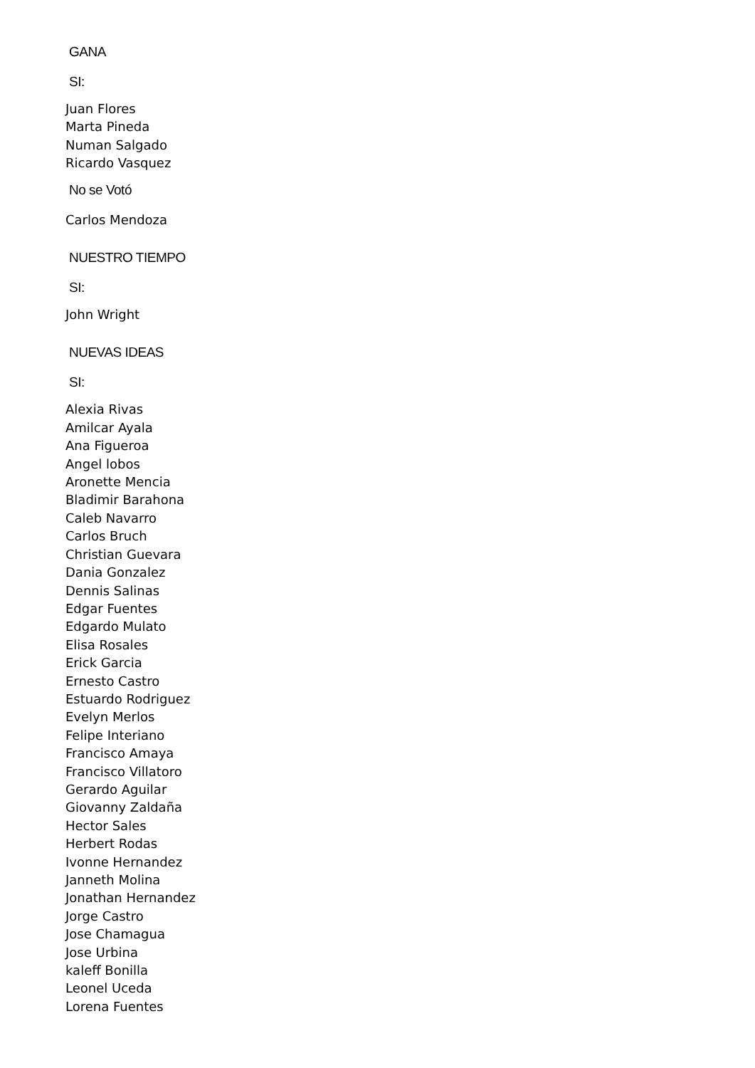GANA
SI:
Juan Flores
Marta Pineda
Numan Salgado
Ricardo Vasquez
No se Votó
Carlos Mendoza
NUESTRO TIEMPO
SI:
John Wright
NUEVAS IDEAS
SI:
Alexia Rivas
Amilcar Ayala
Ana Figueroa
Angel lobos
Aronette Mencia
Bladimir Barahona
Caleb Navarro
Carlos Bruch
Christian Guevara
Dania Gonzalez
Dennis Salinas
Edgar Fuentes
Edgardo Mulato
Elisa Rosales
Erick Garcia
Ernesto Castro
Estuardo Rodriguez
Evelyn Merlos
Felipe Interiano
Francisco Amaya
Francisco Villatoro
Gerardo Aguilar
Giovanny Zaldaña
Hector Sales
Herbert Rodas
Ivonne Hernandez
Janneth Molina
Jonathan Hernandez
Jorge Castro
Jose Chamagua
Jose Urbina
kaleff Bonilla
Leonel Uceda
Lorena Fuentes